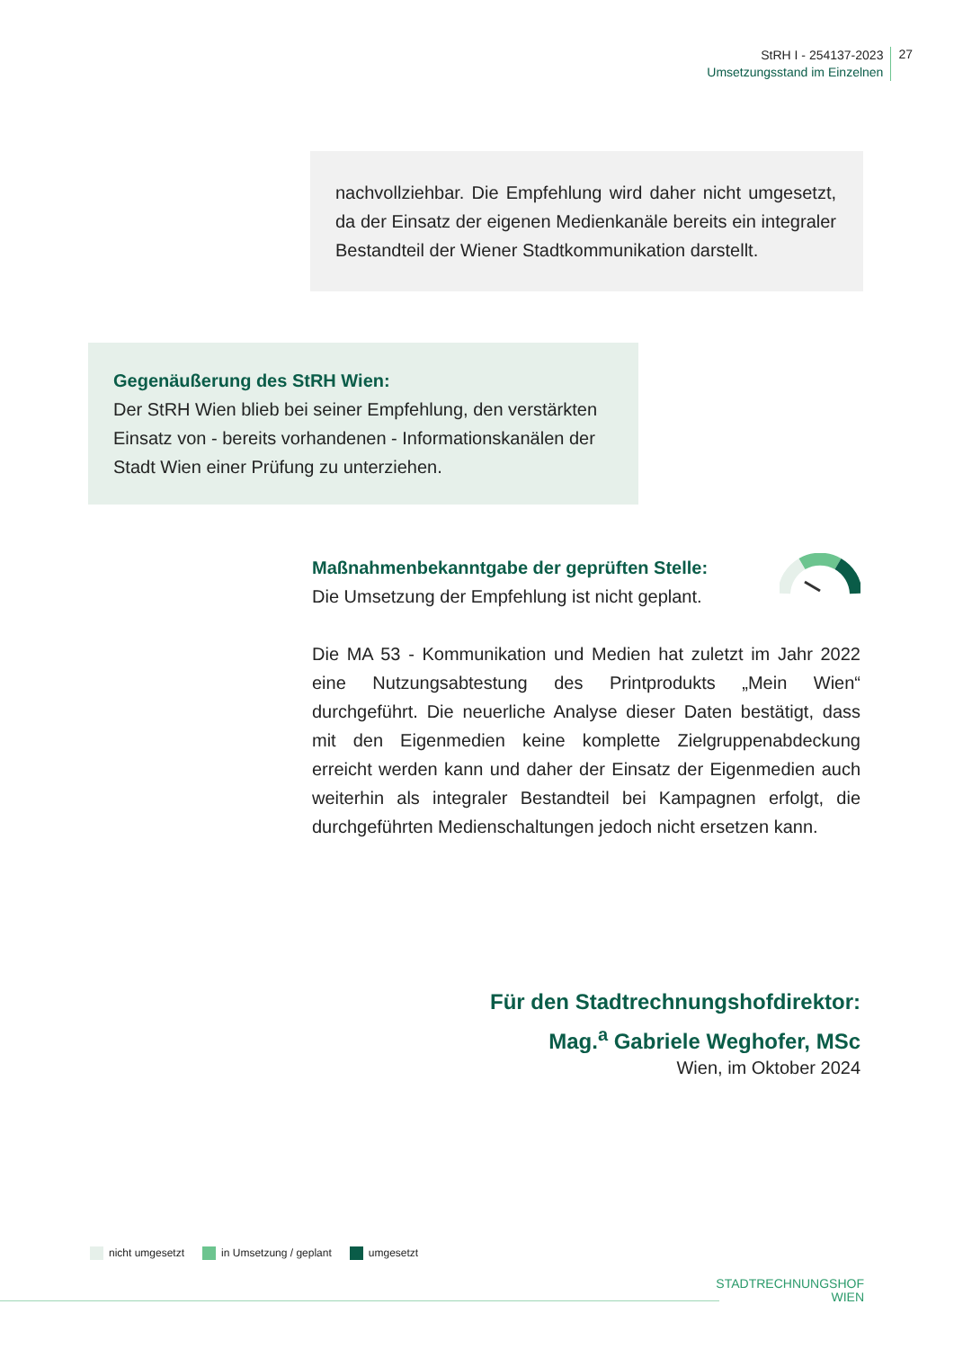StRH I - 254137-2023
Umsetzungsstand im Einzelnen
27
nachvollziehbar. Die Empfehlung wird daher nicht umgesetzt, da der Einsatz der eigenen Medienkanäle bereits ein integraler Bestandteil der Wiener Stadtkommunikation darstellt.
Gegenäußerung des StRH Wien:
Der StRH Wien blieb bei seiner Empfehlung, den verstärkten Einsatz von - bereits vorhandenen - Informationskanälen der Stadt Wien einer Prüfung zu unterziehen.
Maßnahmenbekanntgabe der geprüften Stelle:
Die Umsetzung der Empfehlung ist nicht geplant.
Die MA 53 - Kommunikation und Medien hat zuletzt im Jahr 2022 eine Nutzungsabtestung des Printprodukts „Mein Wien“ durchgeführt. Die neuerliche Analyse dieser Daten bestätigt, dass mit den Eigenmedien keine komplette Zielgruppenabdeckung erreicht werden kann und daher der Einsatz der Eigenmedien auch weiterhin als integraler Bestandteil bei Kampagnen erfolgt, die durchgeführten Medienschaltungen jedoch nicht ersetzen kann.
Für den Stadtrechnungshofdirektor:
Mag.<sup>a</sup> Gabriele Weghofer, MSc
Wien, im Oktober 2024
nicht umgesetzt in Umsetzung / geplant umgesetzt
STADTRECHNUNGSHOF
WIEN